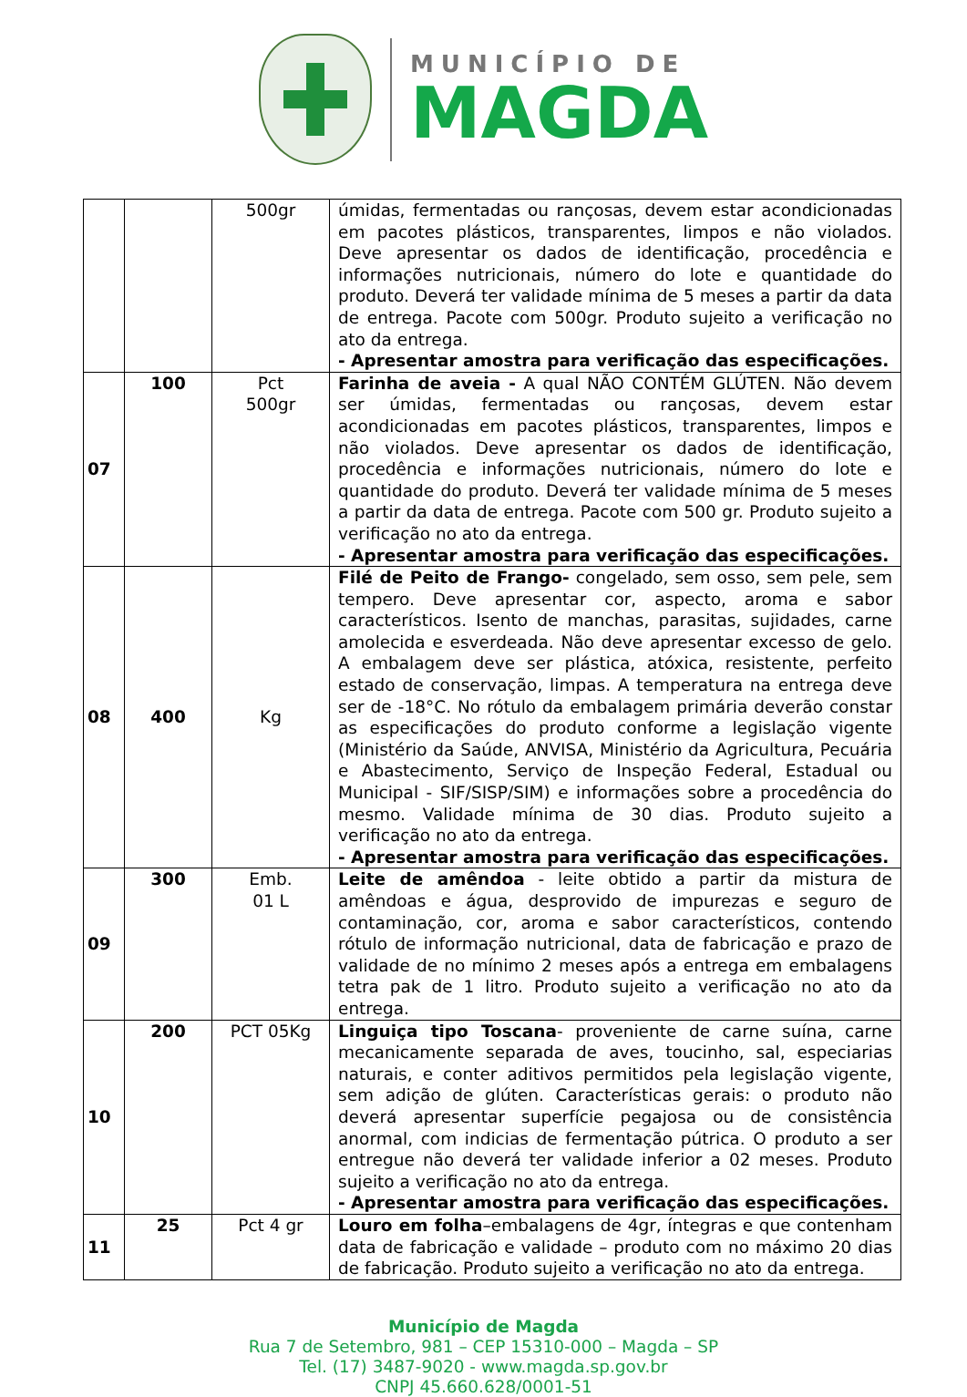MUNICÍPIO DE
MAGDA
| | | 500gr | úmidas, fermentadas ou rançosas, devem estar acondicionadas em pacotes plásticos, transparentes, limpos e não violados. Deve apresentar os dados de identificação, procedência e informações nutricionais, número do lote e quantidade do produto. Deverá ter validade mínima de 5 meses a partir da data de entrega. Pacote com 500gr. Produto sujeito a verificação no ato da entrega. - Apresentar amostra para verificação das especificações. |
| 07 | 100 | Pct 500gr | Farinha de aveia - A qual NÃO CONTÉM GLÚTEN. Não devem ser úmidas, fermentadas ou rançosas, devem estar acondicionadas em pacotes plásticos, transparentes, limpos e não violados. Deve apresentar os dados de identificação, procedência e informações nutricionais, número do lote e quantidade do produto. Deverá ter validade mínima de 5 meses a partir da data de entrega. Pacote com 500 gr. Produto sujeito a verificação no ato da entrega. - Apresentar amostra para verificação das especificações. |
| 08 | 400 | Kg | Filé de Peito de Frango- congelado, sem osso, sem pele, sem tempero. Deve apresentar cor, aspecto, aroma e sabor característicos. Isento de manchas, parasitas, sujidades, carne amolecida e esverdeada. Não deve apresentar excesso de gelo. A embalagem deve ser plástica, atóxica, resistente, perfeito estado de conservação, limpas. A temperatura na entrega deve ser de -18°C. No rótulo da embalagem primária deverão constar as especificações do produto conforme a legislação vigente (Ministério da Saúde, ANVISA, Ministério da Agricultura, Pecuária e Abastecimento, Serviço de Inspeção Federal, Estadual ou Municipal - SIF/SISP/SIM) e informações sobre a procedência do mesmo. Validade mínima de 30 dias. Produto sujeito a verificação no ato da entrega. - Apresentar amostra para verificação das especificações. |
| 09 | 300 | Emb. 01 L | Leite de amêndoa - leite obtido a partir da mistura de amêndoas e água, desprovido de impurezas e seguro de contaminação, cor, aroma e sabor característicos, contendo rótulo de informação nutricional, data de fabricação e prazo de validade de no mínimo 2 meses após a entrega em embalagens tetra pak de 1 litro. Produto sujeito a verificação no ato da entrega. |
| 10 | 200 | PCT 05Kg | Linguiça tipo Toscana - proveniente de carne suína, carne mecanicamente separada de aves, toucinho, sal, especiarias naturais, e conter aditivos permitidos pela legislação vigente, sem adição de glúten. Características gerais: o produto não deverá apresentar superfície pegajosa ou de consistência anormal, com indicias de fermentação pútrica. O produto a ser entregue não deverá ter validade inferior a 02 meses. Produto sujeito a verificação no ato da entrega. - Apresentar amostra para verificação das especificações. |
| 11 | 25 | Pct 4 gr | Louro em folha –embalagens de 4gr, íntegras e que contenham data de fabricação e validade – produto com no máximo 20 dias de fabricação. Produto sujeito a verificação no ato da entrega. |
Município de Magda
Rua 7 de Setembro, 981 – CEP 15310-000 – Magda – SP
Tel. (17) 3487-9020 - www.magda.sp.gov.br
CNPJ 45.660.628/0001-51